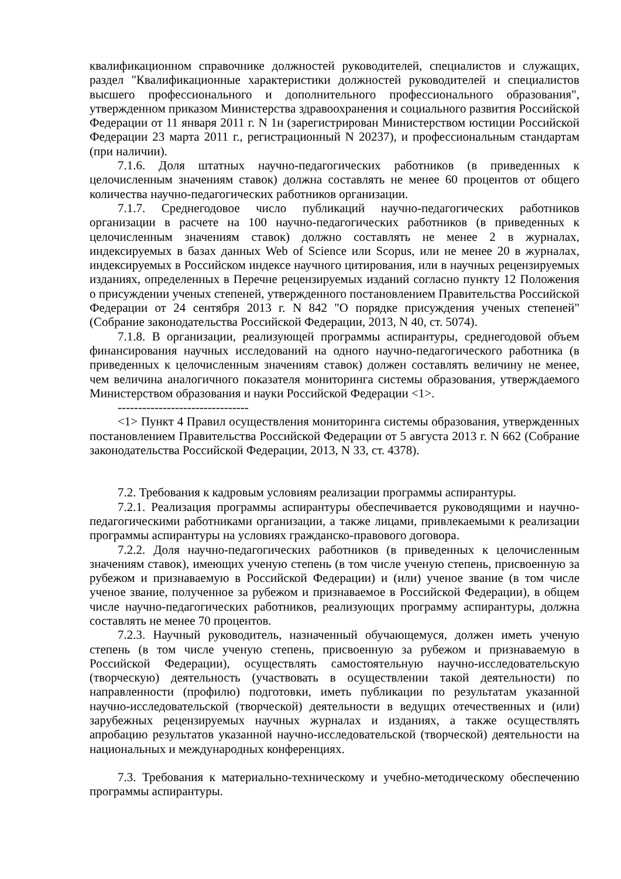квалификационном справочнике должностей руководителей, специалистов и служащих, раздел "Квалификационные характеристики должностей руководителей и специалистов высшего профессионального и дополнительного профессионального образования", утвержденном приказом Министерства здравоохранения и социального развития Российской Федерации от 11 января 2011 г. N 1н (зарегистрирован Министерством юстиции Российской Федерации 23 марта 2011 г., регистрационный N 20237), и профессиональным стандартам (при наличии).
7.1.6. Доля штатных научно-педагогических работников (в приведенных к целочисленным значениям ставок) должна составлять не менее 60 процентов от общего количества научно-педагогических работников организации.
7.1.7. Среднегодовое число публикаций научно-педагогических работников организации в расчете на 100 научно-педагогических работников (в приведенных к целочисленным значениям ставок) должно составлять не менее 2 в журналах, индексируемых в базах данных Web of Science или Scopus, или не менее 20 в журналах, индексируемых в Российском индексе научного цитирования, или в научных рецензируемых изданиях, определенных в Перечне рецензируемых изданий согласно пункту 12 Положения о присуждении ученых степеней, утвержденного постановлением Правительства Российской Федерации от 24 сентября 2013 г. N 842 "О порядке присуждения ученых степеней" (Собрание законодательства Российской Федерации, 2013, N 40, ст. 5074).
7.1.8. В организации, реализующей программы аспирантуры, среднегодовой объем финансирования научных исследований на одного научно-педагогического работника (в приведенных к целочисленным значениям ставок) должен составлять величину не менее, чем величина аналогичного показателя мониторинга системы образования, утверждаемого Министерством образования и науки Российской Федерации <1>.
--------------------------------
<1> Пункт 4 Правил осуществления мониторинга системы образования, утвержденных постановлением Правительства Российской Федерации от 5 августа 2013 г. N 662 (Собрание законодательства Российской Федерации, 2013, N 33, ст. 4378).
7.2. Требования к кадровым условиям реализации программы аспирантуры.
7.2.1. Реализация программы аспирантуры обеспечивается руководящими и научно-педагогическими работниками организации, а также лицами, привлекаемыми к реализации программы аспирантуры на условиях гражданско-правового договора.
7.2.2. Доля научно-педагогических работников (в приведенных к целочисленным значениям ставок), имеющих ученую степень (в том числе ученую степень, присвоенную за рубежом и признаваемую в Российской Федерации) и (или) ученое звание (в том числе ученое звание, полученное за рубежом и признаваемое в Российской Федерации), в общем числе научно-педагогических работников, реализующих программу аспирантуры, должна составлять не менее 70 процентов.
7.2.3. Научный руководитель, назначенный обучающемуся, должен иметь ученую степень (в том числе ученую степень, присвоенную за рубежом и признаваемую в Российской Федерации), осуществлять самостоятельную научно-исследовательскую (творческую) деятельность (участвовать в осуществлении такой деятельности) по направленности (профилю) подготовки, иметь публикации по результатам указанной научно-исследовательской (творческой) деятельности в ведущих отечественных и (или) зарубежных рецензируемых научных журналах и изданиях, а также осуществлять апробацию результатов указанной научно-исследовательской (творческой) деятельности на национальных и международных конференциях.
7.3. Требования к материально-техническому и учебно-методическому обеспечению программы аспирантуры.